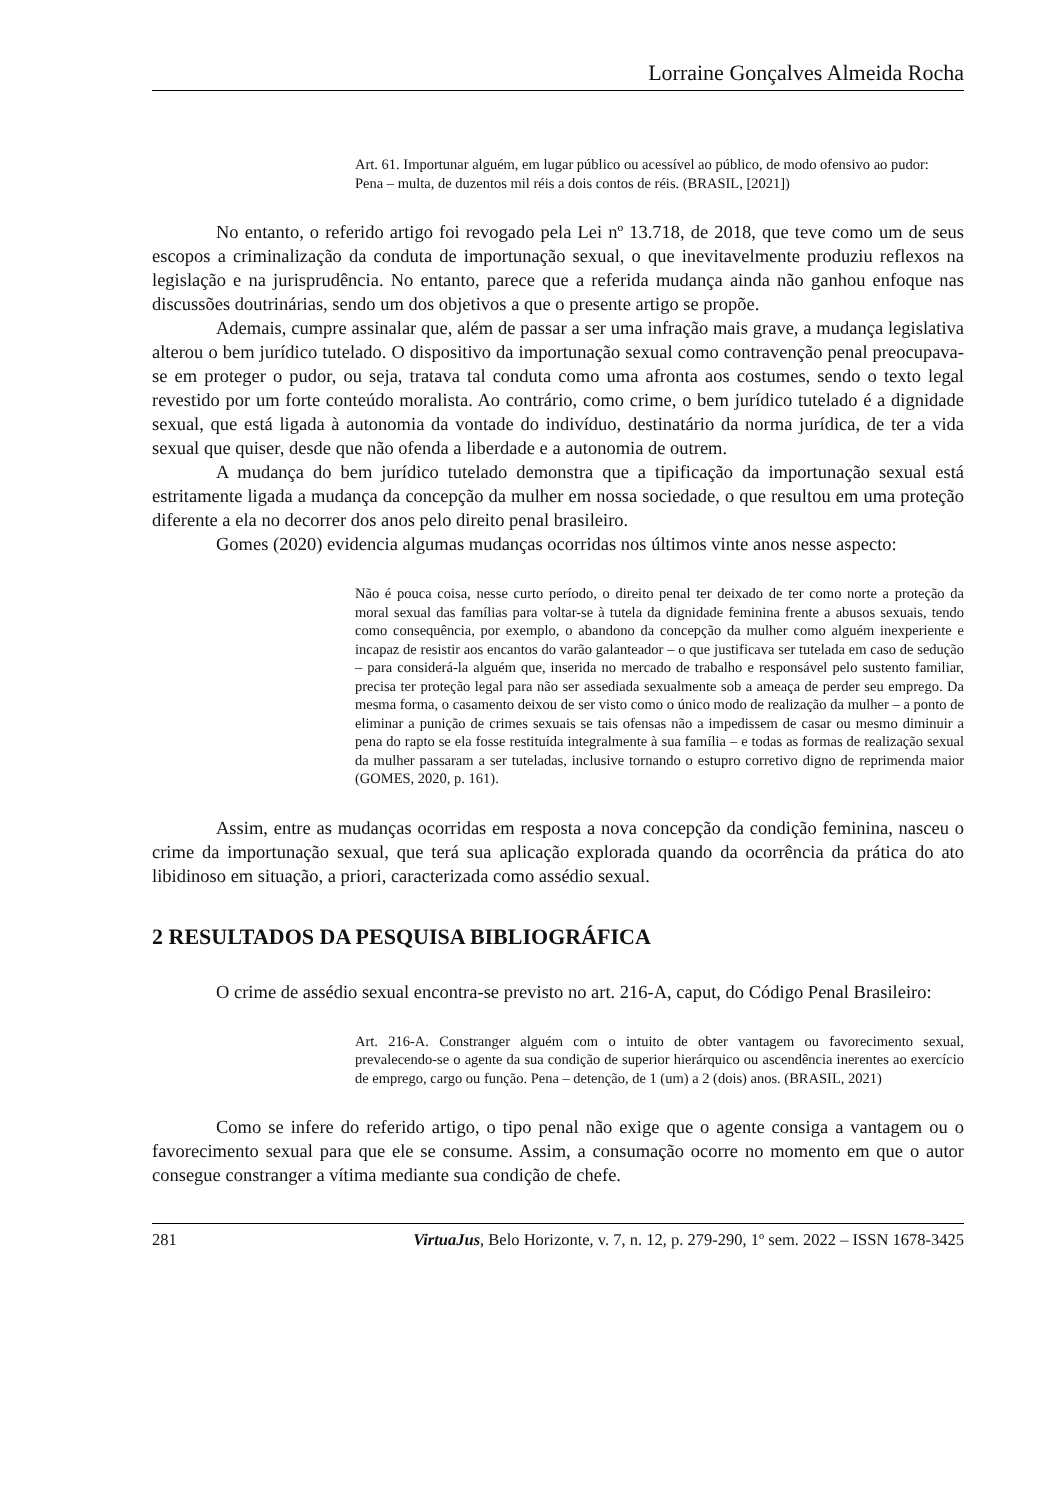Lorraine Gonçalves Almeida Rocha
Art. 61. Importunar alguém, em lugar público ou acessível ao público, de modo ofensivo ao pudor:
Pena – multa, de duzentos mil réis a dois contos de réis. (BRASIL, [2021])
No entanto, o referido artigo foi revogado pela Lei nº 13.718, de 2018, que teve como um de seus escopos a criminalização da conduta de importunação sexual, o que inevitavelmente produziu reflexos na legislação e na jurisprudência. No entanto, parece que a referida mudança ainda não ganhou enfoque nas discussões doutrinárias, sendo um dos objetivos a que o presente artigo se propõe.
Ademais, cumpre assinalar que, além de passar a ser uma infração mais grave, a mudança legislativa alterou o bem jurídico tutelado. O dispositivo da importunação sexual como contravenção penal preocupava-se em proteger o pudor, ou seja, tratava tal conduta como uma afronta aos costumes, sendo o texto legal revestido por um forte conteúdo moralista. Ao contrário, como crime, o bem jurídico tutelado é a dignidade sexual, que está ligada à autonomia da vontade do indivíduo, destinatário da norma jurídica, de ter a vida sexual que quiser, desde que não ofenda a liberdade e a autonomia de outrem.
A mudança do bem jurídico tutelado demonstra que a tipificação da importunação sexual está estritamente ligada a mudança da concepção da mulher em nossa sociedade, o que resultou em uma proteção diferente a ela no decorrer dos anos pelo direito penal brasileiro.
Gomes (2020) evidencia algumas mudanças ocorridas nos últimos vinte anos nesse aspecto:
Não é pouca coisa, nesse curto período, o direito penal ter deixado de ter como norte a proteção da moral sexual das famílias para voltar-se à tutela da dignidade feminina frente a abusos sexuais, tendo como consequência, por exemplo, o abandono da concepção da mulher como alguém inexperiente e incapaz de resistir aos encantos do varão galanteador – o que justificava ser tutelada em caso de sedução – para considerá-la alguém que, inserida no mercado de trabalho e responsável pelo sustento familiar, precisa ter proteção legal para não ser assediada sexualmente sob a ameaça de perder seu emprego. Da mesma forma, o casamento deixou de ser visto como o único modo de realização da mulher – a ponto de eliminar a punição de crimes sexuais se tais ofensas não a impedissem de casar ou mesmo diminuir a pena do rapto se ela fosse restituída integralmente à sua família – e todas as formas de realização sexual da mulher passaram a ser tuteladas, inclusive tornando o estupro corretivo digno de reprimenda maior (GOMES, 2020, p. 161).
Assim, entre as mudanças ocorridas em resposta a nova concepção da condição feminina, nasceu o crime da importunação sexual, que terá sua aplicação explorada quando da ocorrência da prática do ato libidinoso em situação, a priori, caracterizada como assédio sexual.
2 RESULTADOS DA PESQUISA BIBLIOGRÁFICA
O crime de assédio sexual encontra-se previsto no art. 216-A, caput, do Código Penal Brasileiro:
Art. 216-A. Constranger alguém com o intuito de obter vantagem ou favorecimento sexual, prevalecendo-se o agente da sua condição de superior hierárquico ou ascendência inerentes ao exercício de emprego, cargo ou função. Pena – detenção, de 1 (um) a 2 (dois) anos. (BRASIL, 2021)
Como se infere do referido artigo, o tipo penal não exige que o agente consiga a vantagem ou o favorecimento sexual para que ele se consume. Assim, a consumação ocorre no momento em que o autor consegue constranger a vítima mediante sua condição de chefe.
281 VirtuaJus, Belo Horizonte, v. 7, n. 12, p. 279-290, 1º sem. 2022 – ISSN 1678-3425